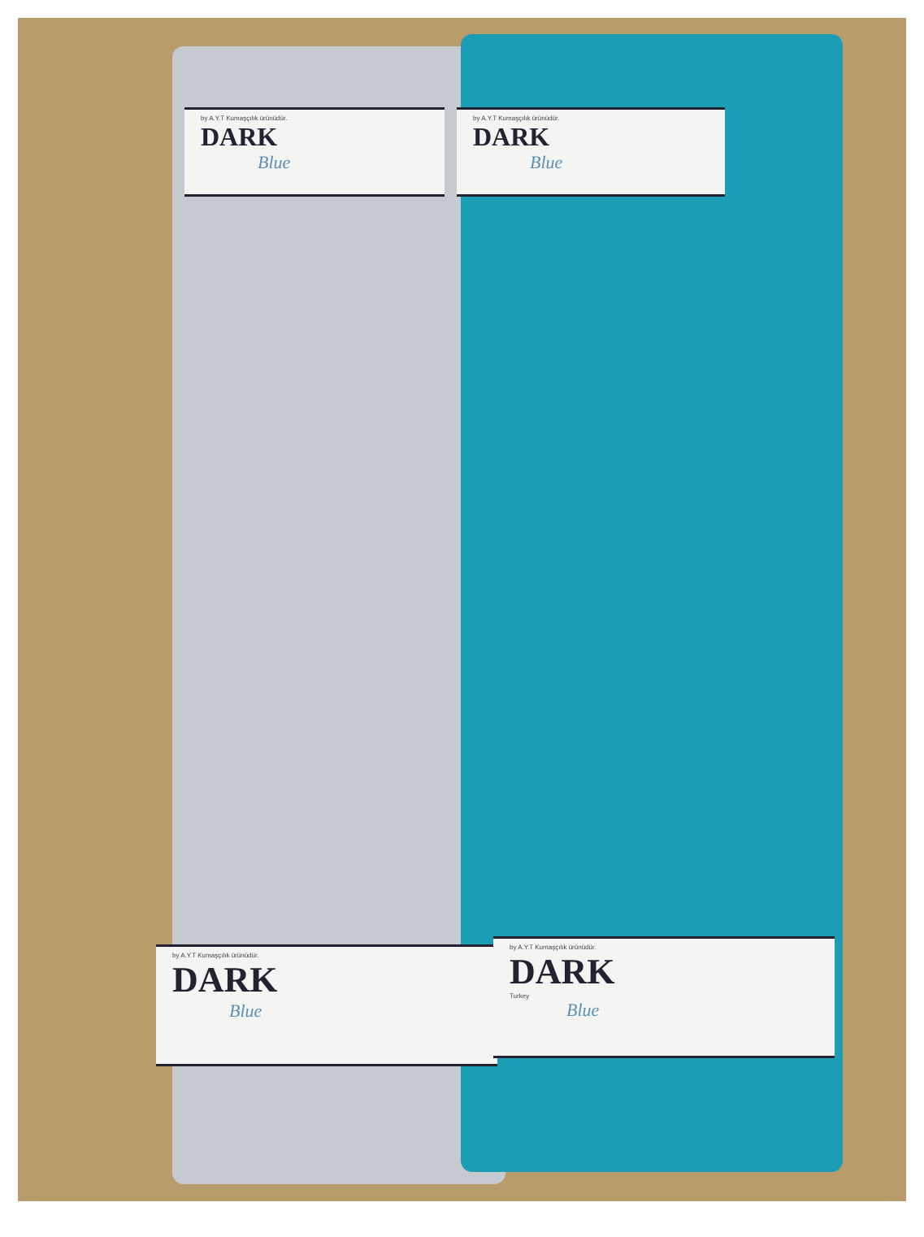by A.Y.T Kumaşçılık ürünüdür.
DARK
Blue
by A.Y.T Kumaşçılık ürünüdür.
DARK
Blue
by A.Y.T Kumaşçılık ürünüdür.
DARK
Blue
by A.Y.T Kumaşçılık ürünüdür.
DARK
Turkey
Blue